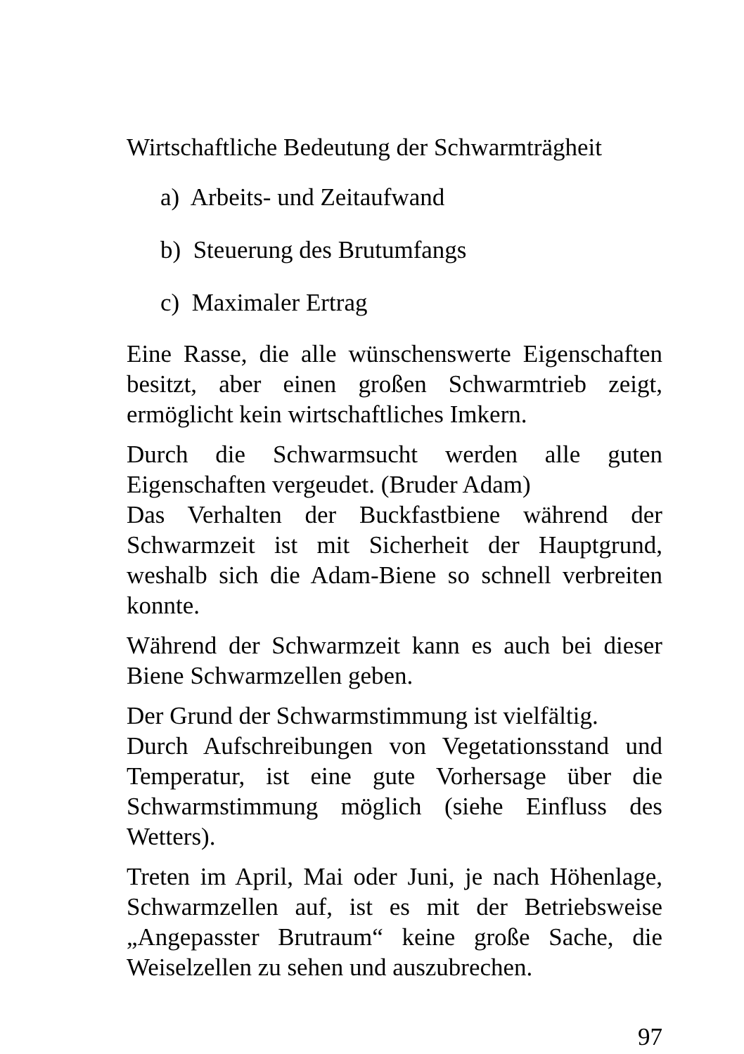Wirtschaftliche Bedeutung der Schwarmträgheit
a) Arbeits- und Zeitaufwand
b) Steuerung des Brutumfangs
c) Maximaler Ertrag
Eine Rasse, die alle wünschenswerte Eigenschaften besitzt, aber einen großen Schwarmtrieb zeigt, ermöglicht kein wirtschaftliches Imkern.
Durch die Schwarmsucht werden alle guten Eigenschaften vergeudet. (Bruder Adam)
Das Verhalten der Buckfastbiene während der Schwarmzeit ist mit Sicherheit der Hauptgrund, weshalb sich die Adam-Biene so schnell verbreiten konnte.
Während der Schwarmzeit kann es auch bei dieser Biene Schwarmzellen geben.
Der Grund der Schwarmstimmung ist vielfältig.
Durch Aufschreibungen von Vegetationsstand und Temperatur, ist eine gute Vorhersage über die Schwarmstimmung möglich (siehe Einfluss des Wetters).
Treten im April, Mai oder Juni, je nach Höhenlage, Schwarmzellen auf, ist es mit der Betriebsweise „Angepasster Brutraum“ keine große Sache, die Weiselzellen zu sehen und auszubrechen.
97